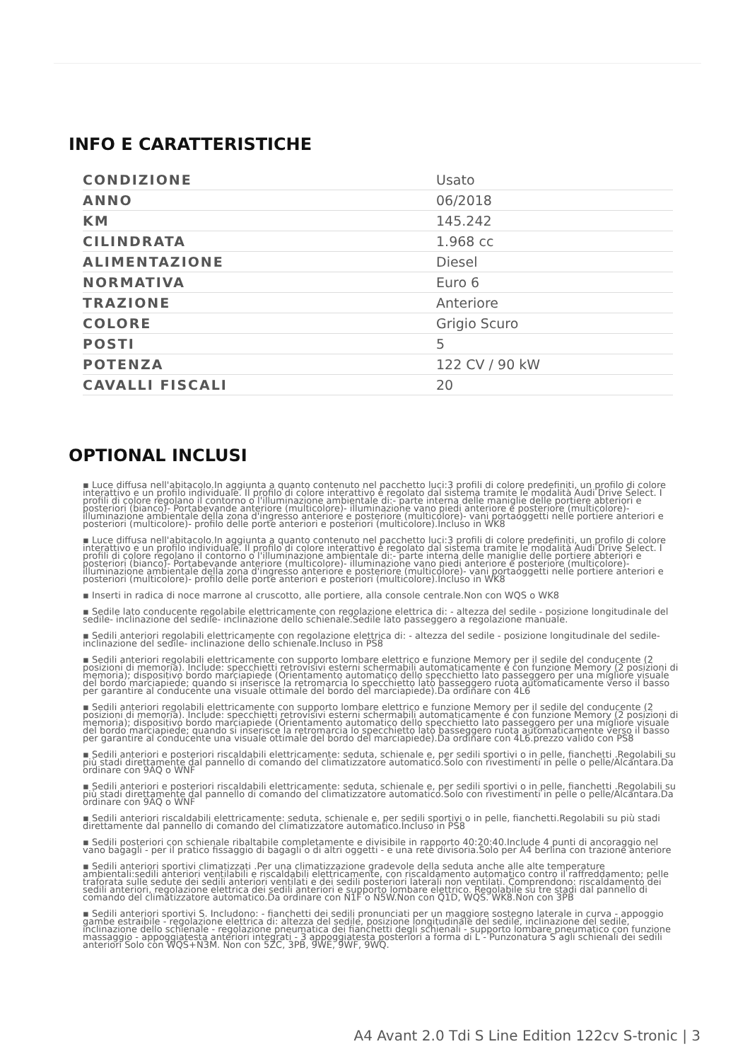INFO E CARATTERISTICHE
| CONDIZIONE | Usato |
| ANNO | 06/2018 |
| KM | 145.242 |
| CILINDRATA | 1.968 cc |
| ALIMENTAZIONE | Diesel |
| NORMATIVA | Euro 6 |
| TRAZIONE | Anteriore |
| COLORE | Grigio Scuro |
| POSTI | 5 |
| POTENZA | 122 CV / 90 kW |
| CAVALLI FISCALI | 20 |
OPTIONAL INCLUSI
▪ Luce diffusa nell'abitacolo.In aggiunta a quanto contenuto nel pacchetto luci:3 profili di colore predefiniti, un profilo di colore interattivo e un profilo individuale. Il profilo di colore interattivo è regolato dal sistema tramite le modalità Audi Drive Select. I profili di colore regolano il contorno o l'illuminazione ambientale di:- parte interna delle maniglie delle portiere abteriori e posteriori (bianco)- Portabevande anteriore (multicolore)- illuminazione vano piedi anteriore e posteriore (multicolore)- illuminazione ambientale della zona d'ingresso anteriore e posteriore (multicolore)- vani portaoggetti nelle portiere anteriori e posteriori (multicolore)- profilo delle porte anteriori e posteriori (multicolore).Incluso in WK8
▪ Luce diffusa nell'abitacolo.In aggiunta a quanto contenuto nel pacchetto luci:3 profili di colore predefiniti, un profilo di colore interattivo e un profilo individuale. Il profilo di colore interattivo è regolato dal sistema tramite le modalità Audi Drive Select. I profili di colore regolano il contorno o l'illuminazione ambientale di:- parte interna delle maniglie delle portiere abteriori e posteriori (bianco)- Portabevande anteriore (multicolore)- illuminazione vano piedi anteriore e posteriore (multicolore)- illuminazione ambientale della zona d'ingresso anteriore e posteriore (multicolore)- vani portaoggetti nelle portiere anteriori e posteriori (multicolore)- profilo delle porte anteriori e posteriori (multicolore).Incluso in WK8
▪ Inserti in radica di noce marrone al cruscotto, alle portiere, alla console centrale.Non con WQS o WK8
▪ Sedile lato conducente regolabile elettricamente con regolazione elettrica di: - altezza del sedile - posizione longitudinale del sedile- inclinazione del sedile- inclinazione dello schienale.Sedile lato passeggero a regolazione manuale.
▪ Sedili anteriori regolabili elettricamente con regolazione elettrica di: - altezza del sedile - posizione longitudinale del sedile- inclinazione del sedile- inclinazione dello schienale.Incluso in PS8
▪ Sedili anteriori regolabili elettricamente con supporto lombare elettrico e funzione Memory per il sedile del conducente (2 posizioni di memoria). Include: specchietti retrovisivi esterni schermabili automaticamente e con funzione Memory (2 posizioni di memoria); dispositivo bordo marciapiede (Orientamento automatico dello specchietto lato passeggero per una migliore visuale del bordo marciapiede; quando si inserisce la retromarcia lo specchietto lato basseggero ruota automaticamente verso il basso per garantire al conducente una visuale ottimale del bordo del marciapiede).Da ordinare con 4L6
▪ Sedili anteriori regolabili elettricamente con supporto lombare elettrico e funzione Memory per il sedile del conducente (2 posizioni di memoria). Include: specchietti retrovisivi esterni schermabili automaticamente e con funzione Memory (2 posizioni di memoria); dispositivo bordo marciapiede (Orientamento automatico dello specchietto lato passeggero per una migliore visuale del bordo marciapiede; quando si inserisce la retromarcia lo specchietto lato basseggero ruota automaticamente verso il basso per garantire al conducente una visuale ottimale del bordo del marciapiede).Da ordinare con 4L6.prezzo valido con PS8
▪ Sedili anteriori e posteriori riscaldabili elettricamente: seduta, schienale e, per sedili sportivi o in pelle, fianchetti .Regolabili su più stadi direttamente dal pannello di comando del climatizzatore automatico.Solo con rivestimenti in pelle o pelle/Alcantara.Da ordinare con 9AQ o WNF
▪ Sedili anteriori e posteriori riscaldabili elettricamente: seduta, schienale e, per sedili sportivi o in pelle, fianchetti .Regolabili su più stadi direttamente dal pannello di comando del climatizzatore automatico.Solo con rivestimenti in pelle o pelle/Alcantara.Da ordinare con 9AQ o WNF
▪ Sedili anteriori riscaldabili elettricamente: seduta, schienale e, per sedili sportivi o in pelle, fianchetti.Regolabili su più stadi direttamente dal pannello di comando del climatizzatore automatico.Incluso in PS8
▪ Sedili posteriori con schienale ribaltabile completamente e divisibile in rapporto 40:20:40.Include 4 punti di ancoraggio nel vano bagagli - per il pratico fissaggio di bagagli o di altri oggetti - e una rete divisoria.Solo per A4 berlina con trazione anteriore
▪ Sedili anteriori sportivi climatizzati .Per una climatizzazione gradevole della seduta anche alle alte temperature ambientali:sedili anteriori ventilabili e riscaldabili elettricamente, con riscaldamento automatico contro il raffreddamento; pelle traforata sulle sedute dei sedili anteriori ventilati e dei sedili posteriori laterali non ventilati. Comprendono: riscaldamento dei sedili anteriori, regolazione elettrica dei sedili anteriori e supporto lombare elettrico. Regolabile su tre stadi dal pannello di comando del climatizzatore automatico.Da ordinare con N1F o N5W.Non con Q1D, WQS. WK8.Non con 3PB
▪ Sedili anteriori sportivi S. Includono: - fianchetti dei sedili pronunciati per un maggiore sostegno laterale in curva - appoggio gambe estraibile - regolazione elettrica di: altezza del sedile, posizione longitudinale del sedile, inclinazione del sedile, inclinazione dello schienale - regolazione pneumatica dei fianchetti degli schienali - supporto lombare pneumatico con funzione massaggio - appoggiatesta anteriori integrati - 3 appoggiatesta posteriori a forma di L - Punzonatura S agli schienali dei sedili anteriori Solo con WQS+N3M. Non con 5ZC, 3PB, 9WE, 9WF, 9WQ.
A4 Avant 2.0 Tdi S Line Edition 122cv S-tronic | 3